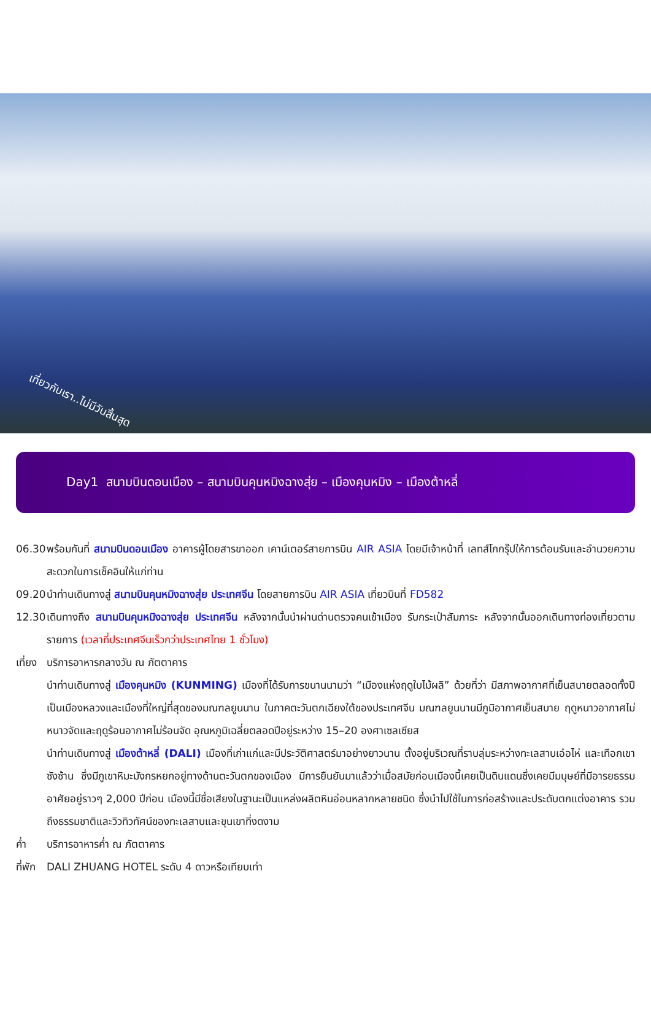เที่ยวกับเรา..ไม่มีวันสิ้นสุด
Day1 สนามบินดอนเมือง – สนามบินคุนหมิงฉางสุ่ย – เมืองคุนหมิง – เมืองต้าหลี่
06.30
พร้อมกันที่ สนามบินดอนเมือง อาคารผู้โดยสารขาออก เคาน์เตอร์สายการบิน AIR ASIA โดยมีเจ้าหน้าที่ เลทส์โกกรุ๊ปให้การต้อนรับและอำนวยความสะดวกในการเช็คอินให้แก่ท่าน
09.20
นำท่านเดินทางสู่ สนามบินคุนหมิงฉางสุ่ย ประเทศจีน โดยสายการบิน AIR ASIA เที่ยวบินที่ FD582
12.30
เดินทางถึง สนามบินคุนหมิงฉางสุ่ย ประเทศจีน หลังจากนั้นนำผ่านด่านตรวจคนเข้าเมือง รับกระเป๋าสัมภาระ หลังจากนั้นออกเดินทางท่องเที่ยวตามรายการ (เวลาที่ประเทศจีนเร็วกว่าประเทศไทย 1 ชั่วโมง)
เที่ยง
บริการอาหารกลางวัน ณ ภัตตาคาร
นำท่านเดินทางสู่ เมืองคุนหมิง (KUNMING) เมืองที่ได้รับการขนานนามว่า “เมืองแห่งฤดูใบไม้ผลิ” ด้วยที่ว่า มีสภาพอากาศที่เย็นสบายตลอดทั้งปี เป็นเมืองหลวงและเมืองที่ใหญ่ที่สุดของมณฑลยูนนาน ในภาคตะวันตกเฉียงใต้ของประเทศจีน มณฑลยูนนานมีภูมิอากาศเย็นสบาย ฤดูหนาวอากาศไม่หนาวจัดและฤดูร้อนอากาศไม่ร้อนจัด อุณหภูมิเฉลี่ยตลอดปีอยู่ระหว่าง 15–20 องศาเซลเซียส
นำท่านเดินทางสู่ เมืองต้าหลี่ (DALI) เมืองที่เก่าแก่และมีประวัติศาสตร์มาอย่างยาวนาน ตั้งอยู่บริเวณที่ราบลุ่มระหว่างทะเลสาบเอ๋อไห่ และเทือกเขาซังซ้าน ซึ่งมีภูเขาหิมะมังกรหยกอยู่ทางด้านตะวันตกของเมือง มีการยืนยันมาแล้วว่าเมื่อสมัยก่อนเมืองนี้เคยเป็นดินแดนซึ่งเคยมีมนุษย์ที่มีอารยธรรมอาศัยอยู่ราวๆ 2,000 ปีก่อน เมืองนี้มีชื่อเสียงในฐานะเป็นแหล่งผลิตหินอ่อนหลากหลายชนิด ซึ่งนำไปใช้ในการก่อสร้างและประดับตกแต่งอาคาร รวมถึงธรรมชาติและวิวทิวทัศน์ของทะเลสาบและขุนเขาที่งดงาม
ค่ำ บริการอาหารค่ำ ณ ภัตตาคาร
ที่พัก
DALI ZHUANG HOTEL ระดับ 4 ดาวหรือเทียบเท่า